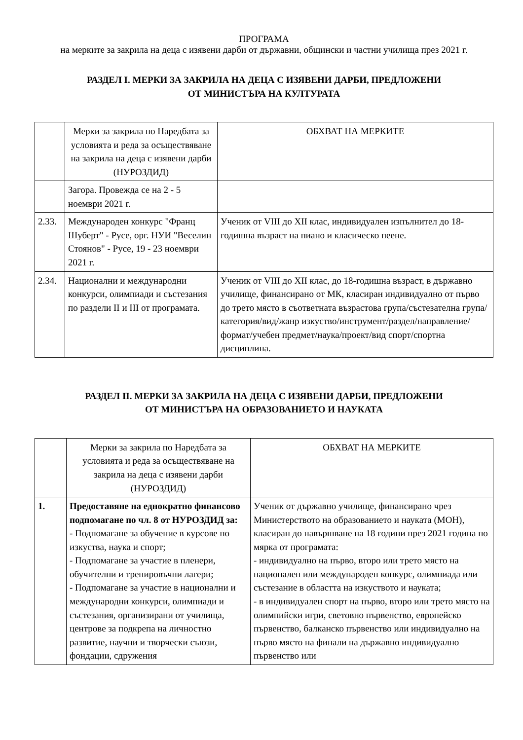ПРОГРАМА
на мерките за закрила на деца с изявени дарби от държавни, общински и частни училища през 2021 г.
РАЗДЕЛ I. МЕРКИ ЗА ЗАКРИЛА НА ДЕЦА С ИЗЯВЕНИ ДАРБИ, ПРЕДЛОЖЕНИ
ОТ МИНИСТЪРА НА КУЛТУРАТА
| | Мерки за закрила по Наредбата за условията и реда за осъществяване на закрила на деца с изявени дарби (НУРОЗДИД) | ОБХВАТ НА МЕРКИТЕ |
| | Загора. Провежда се на 2 - 5 ноември 2021 г. | |
| 2.33. | Международен конкурс "Франц Шуберт" - Русе, орг. НУИ "Веселин Стоянов" - Русе, 19 - 23 ноември 2021 г. | Ученик от VIII до XII клас, индивидуален изпълнител до 18-годишна възраст на пиано и класическо пеене. |
| 2.34. | Национални и международни конкурси, олимпиади и състезания по раздели II и III от програмата. | Ученик от VIII до XII клас, до 18-годишна възраст, в държавно училище, финансирано от МК, класиран индивидуално от първо до трето място в съответната възрастова група/състезателна група/категория/вид/жанр изкуство/инструмент/раздел/направление/формат/учебен предмет/наука/проект/вид спорт/спортна дисциплина. |
РАЗДЕЛ II. МЕРКИ ЗА ЗАКРИЛА НА ДЕЦА С ИЗЯВЕНИ ДАРБИ, ПРЕДЛОЖЕНИ
ОТ МИНИСТЪРА НА ОБРАЗОВАНИЕТО И НАУКАТА
| | Мерки за закрила по Наредбата за условията и реда за осъществяване на закрила на деца с изявени дарби (НУРОЗДИД) | ОБХВАТ НА МЕРКИТЕ |
| 1. | Предоставяне на еднократно финансово подпомагане по чл. 8 от НУРОЗДИД за: - Подпомагане за обучение в курсове по изкуства, наука и спорт; - Подпомагане за участие в пленери, обучителни и тренировъчни лагери; - Подпомагане за участие в национални и международни конкурси, олимпиади и състезания, организирани от училища, центрове за подкрепа на личностно развитие, научни и творчески съюзи, фондации, сдружения | Ученик от държавно училище, финансирано чрез Министерството на образованието и науката (МОН), класиран до навършване на 18 години през 2021 година по мярка от програмата: - индивидуално на първо, второ или трето място на национален или международен конкурс, олимпиада или състезание в областта на изкуството и науката; - в индивидуален спорт на първо, второ или трето място на олимпийски игри, световно първенство, европейско първенство, балканско първенство или индивидуално на първо място на финали на държавно индивидуално първенство или |